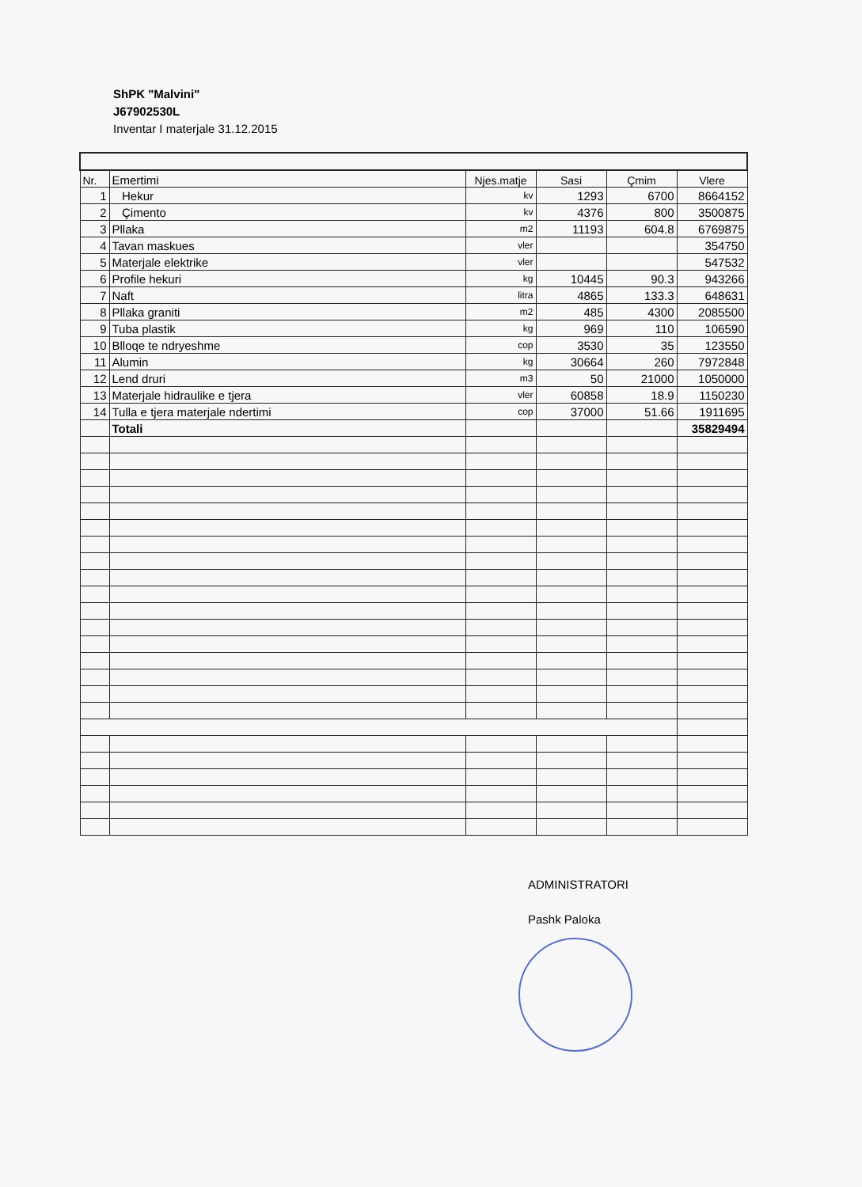ShPK "Malvini"
J67902530L
Inventar I materjale 31.12.2015
| Nr. | Emertimi | Njes.matje | Sasi | Çmim | Vlere |
| --- | --- | --- | --- | --- | --- |
| 1 | Hekur | kv | 1293 | 6700 | 8664152 |
| 2 | Çimento | kv | 4376 | 800 | 3500875 |
| 3 | Pllaka | m2 | 11193 | 604.8 | 6769875 |
| 4 | Tavan maskues | vler | | | 354750 |
| 5 | Materjale elektrike | vler | | | 547532 |
| 6 | Profile hekuri | kg | 10445 | 90.3 | 943266 |
| 7 | Naft | litra | 4865 | 133.3 | 648631 |
| 8 | Pllaka graniti | m2 | 485 | 4300 | 2085500 |
| 9 | Tuba plastik | kg | 969 | 110 | 106590 |
| 10 | Blloqe te ndryeshme | cop | 3530 | 35 | 123550 |
| 11 | Alumin | kg | 30664 | 260 | 7972848 |
| 12 | Lend druri | m3 | 50 | 21000 | 1050000 |
| 13 | Materjale hidraulike e tjera | vler | 60858 | 18.9 | 1150230 |
| 14 | Tulla e tjera materjale ndertimi | cop | 37000 | 51.66 | 1911695 |
| | Totali | | | | 35829494 |
ADMINISTRATORI
Pashk Paloka